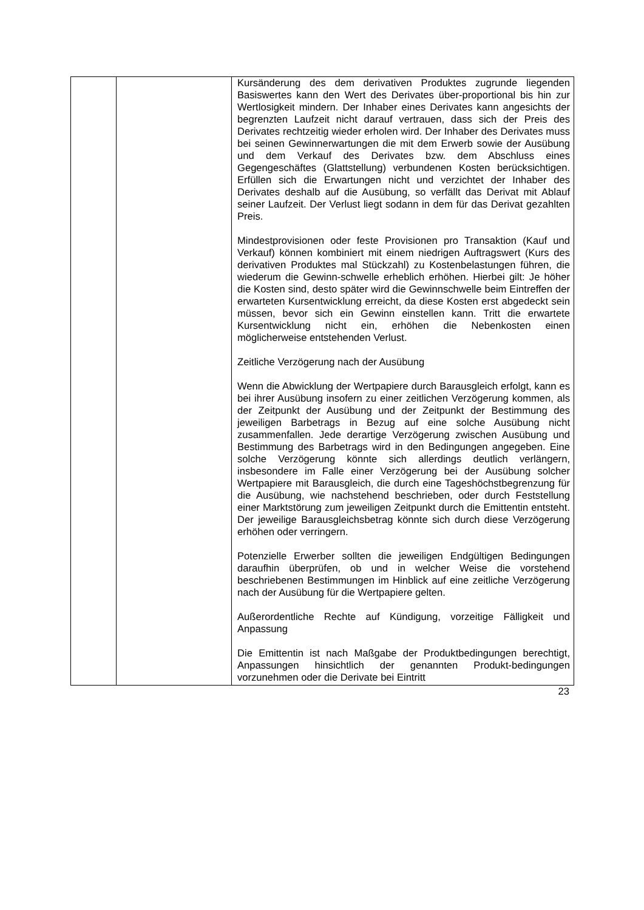| | | Kursänderung des dem derivativen Produktes zugrunde liegenden Basiswertes kann den Wert des Derivates über-proportional bis hin zur Wertlosigkeit mindern. Der Inhaber eines Derivates kann angesichts der begrenzten Laufzeit nicht darauf vertrauen, dass sich der Preis des Derivates rechtzeitig wieder erholen wird. Der Inhaber des Derivates muss bei seinen Gewinnerwartungen die mit dem Erwerb sowie der Ausübung und dem Verkauf des Derivates bzw. dem Abschluss eines Gegengeschäftes (Glattstellung) verbundenen Kosten berücksichtigen. Erfüllen sich die Erwartungen nicht und verzichtet der Inhaber des Derivates deshalb auf die Ausübung, so verfällt das Derivat mit Ablauf seiner Laufzeit. Der Verlust liegt sodann in dem für das Derivat gezahlten Preis. Mindestprovisionen oder feste Provisionen pro Transaktion (Kauf und Verkauf) können kombiniert mit einem niedrigen Auftragswert (Kurs des derivativen Produktes mal Stückzahl) zu Kostenbelastungen führen, die wiederum die Gewinn-schwelle erheblich erhöhen. Hierbei gilt: Je höher die Kosten sind, desto später wird die Gewinnschwelle beim Eintreffen der erwarteten Kursentwicklung erreicht, da diese Kosten erst abgedeckt sein müssen, bevor sich ein Gewinn einstellen kann. Tritt die erwartete Kursentwicklung nicht ein, erhöhen die Nebenkosten einen möglicherweise entstehenden Verlust. Zeitliche Verzögerung nach der Ausübung Wenn die Abwicklung der Wertpapiere durch Barausgleich erfolgt, kann es bei ihrer Ausübung insofern zu einer zeitlichen Verzögerung kommen, als der Zeitpunkt der Ausübung und der Zeitpunkt der Bestimmung des jeweiligen Barbetrags in Bezug auf eine solche Ausübung nicht zusammenfallen. Jede derartige Verzögerung zwischen Ausübung und Bestimmung des Barbetrags wird in den Bedingungen angegeben. Eine solche Verzögerung könnte sich allerdings deutlich verlängern, insbesondere im Falle einer Verzögerung bei der Ausübung solcher Wertpapiere mit Barausgleich, die durch eine Tageshöchstbegrenzung für die Ausübung, wie nachstehend beschrieben, oder durch Feststellung einer Marktstörung zum jeweiligen Zeitpunkt durch die Emittentin entsteht. Der jeweilige Barausgleichsbetrag könnte sich durch diese Verzögerung erhöhen oder verringern. Potenzielle Erwerber sollten die jeweiligen Endgültigen Bedingungen daraufhin überprüfen, ob und in welcher Weise die vorstehend beschriebenen Bestimmungen im Hinblick auf eine zeitliche Verzögerung nach der Ausübung für die Wertpapiere gelten. Außerordentliche Rechte auf Kündigung, vorzeitige Fälligkeit und Anpassung Die Emittentin ist nach Maßgabe der Produktbedingungen berechtigt, Anpassungen hinsichtlich der genannten Produkt-bedingungen vorzunehmen oder die Derivate bei Eintritt |
23